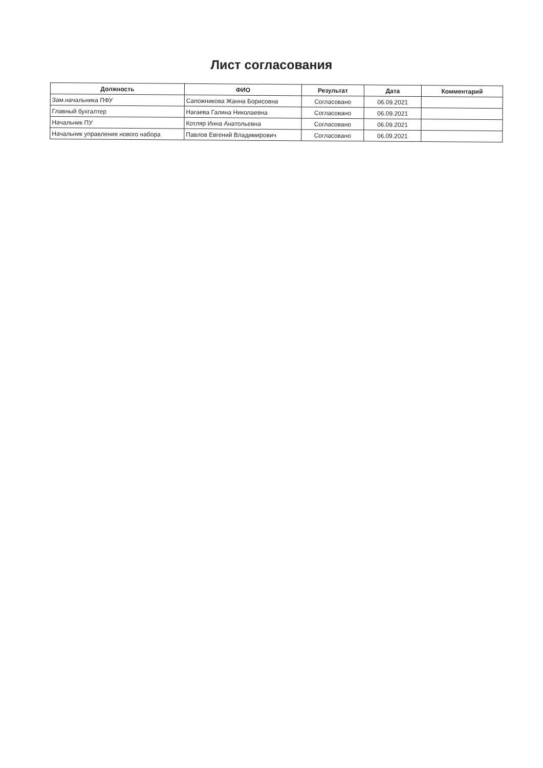Лист согласования
| Должность | ФИО | Результат | Дата | Комментарий |
| --- | --- | --- | --- | --- |
| Зам.начальника ПФУ | Сапожникова Жанна Борисовна | Согласовано | 06.09.2021 | |
| Главный бухгалтер | Нагаева Галина Николаевна | Согласовано | 06.09.2021 | |
| Начальник ПУ | Котляр Инна Анатольевна | Согласовано | 06.09.2021 | |
| Начальник управления нового набора | Павлов Евгений Владимирович | Согласовано | 06.09.2021 | |